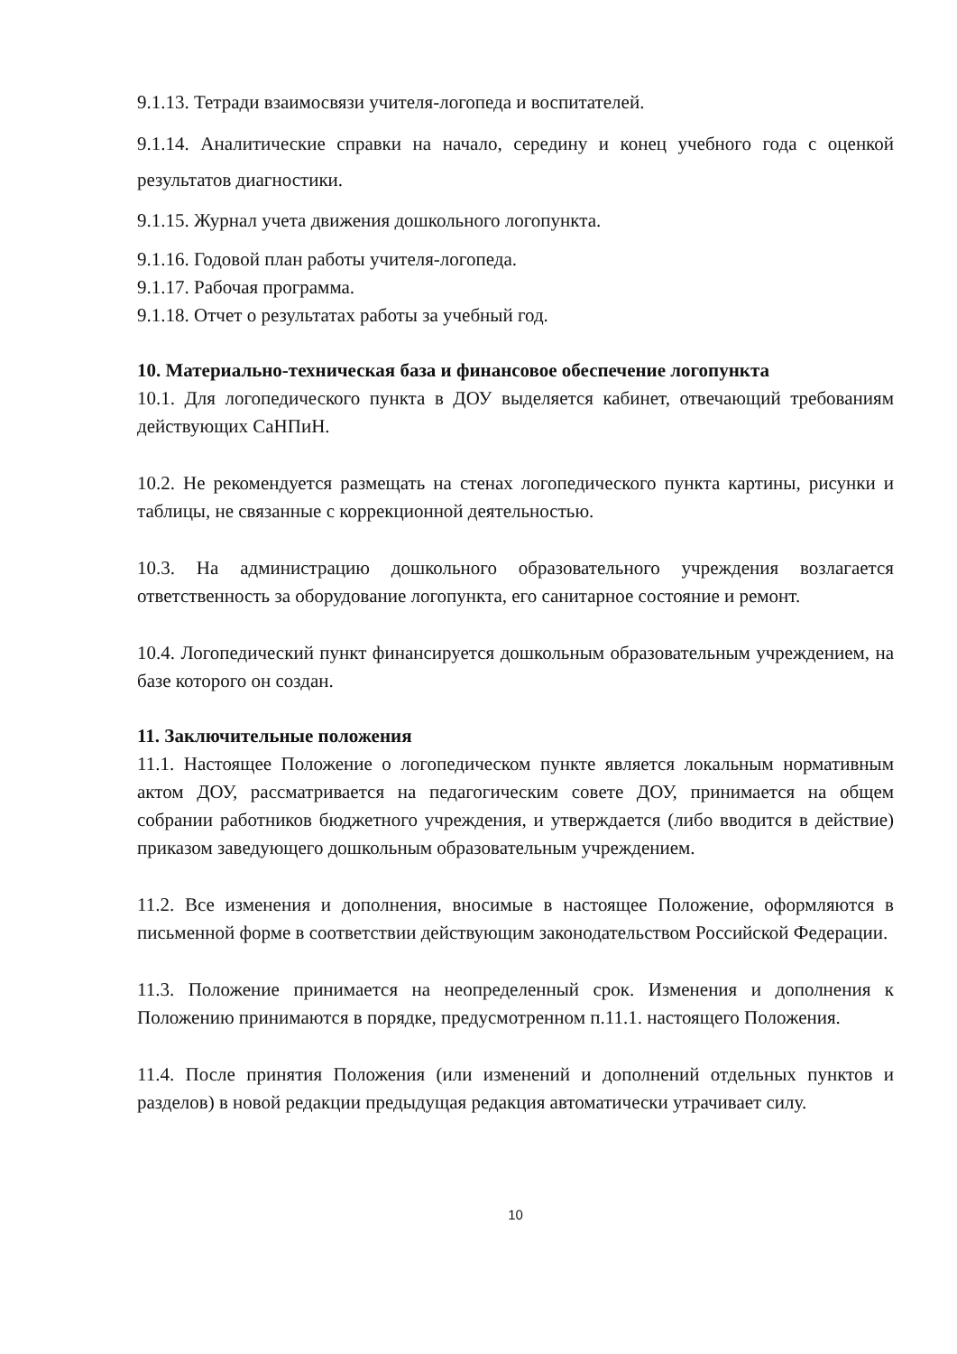9.1.13. Тетради взаимосвязи учителя-логопеда и воспитателей.
9.1.14. Аналитические справки на начало, середину и конец учебного года с оценкой результатов диагностики.
9.1.15. Журнал учета движения дошкольного логопункта.
9.1.16. Годовой план работы учителя-логопеда.
9.1.17. Рабочая программа.
9.1.18. Отчет о результатах работы за учебный год.
10. Материально-техническая база и финансовое обеспечение логопункта
10.1. Для логопедического пункта в ДОУ выделяется кабинет, отвечающий требованиям действующих СаНПиН.
10.2. Не рекомендуется размещать на стенах логопедического пункта картины, рисунки и таблицы, не связанные с коррекционной деятельностью.
10.3. На администрацию дошкольного образовательного учреждения возлагается ответственность за оборудование логопункта, его санитарное состояние и ремонт.
10.4. Логопедический пункт финансируется дошкольным образовательным учреждением, на базе которого он создан.
11. Заключительные положения
11.1. Настоящее Положение о логопедическом пункте является локальным нормативным актом ДОУ, рассматривается на педагогическим совете ДОУ, принимается на общем собрании работников бюджетного учреждения, и утверждается (либо вводится в действие) приказом заведующего дошкольным образовательным учреждением.
11.2. Все изменения и дополнения, вносимые в настоящее Положение, оформляются в письменной форме в соответствии действующим законодательством Российской Федерации.
11.3. Положение принимается на неопределенный срок. Изменения и дополнения к Положению принимаются в порядке, предусмотренном п.11.1. настоящего Положения.
11.4. После принятия Положения (или изменений и дополнений отдельных пунктов и разделов) в новой редакции предыдущая редакция автоматически утрачивает силу.
10